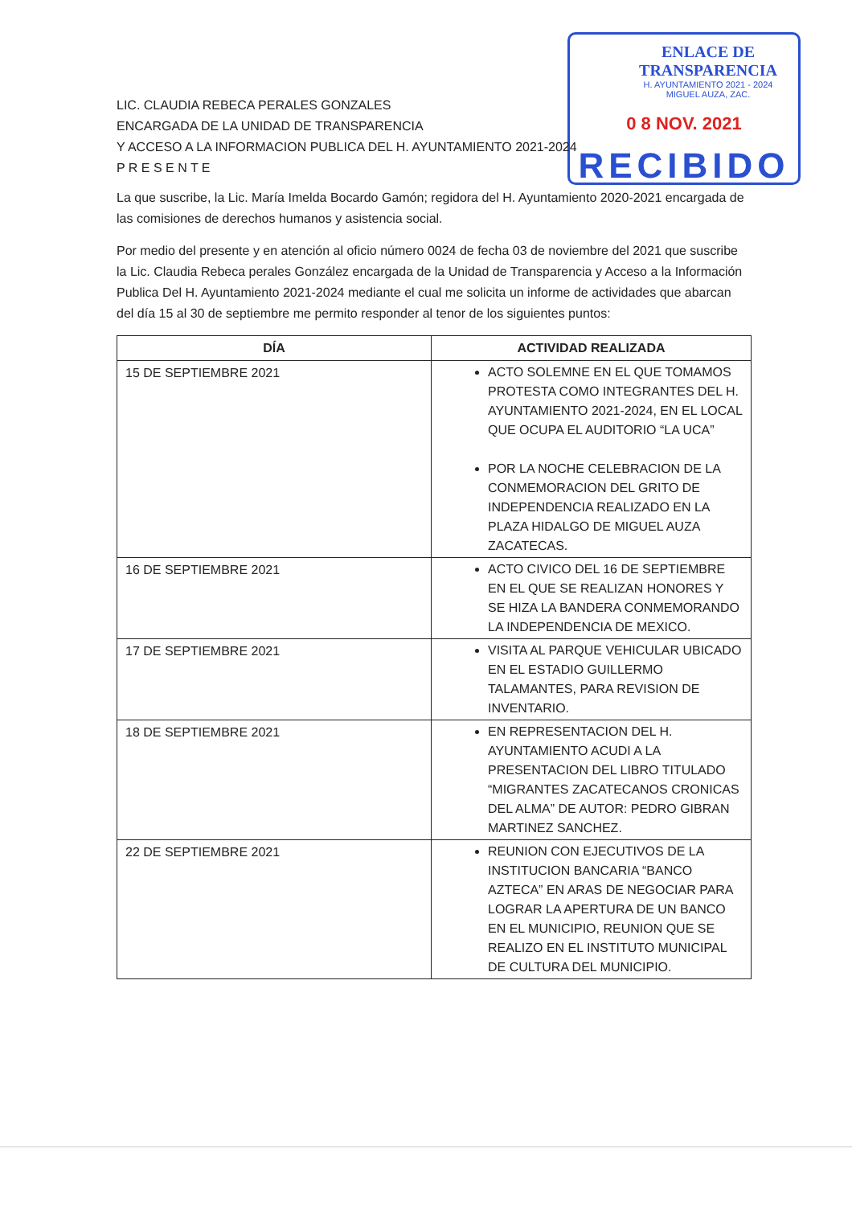ENLACE DE TRANSPARENCIA
H. AYUNTAMIENTO 2021 - 2024
MIGUEL AUZA, ZAC.
0 8 NOV. 2021
RECIBIDO
LIC. CLAUDIA REBECA PERALES GONZALES
ENCARGADA DE LA UNIDAD DE TRANSPARENCIA
Y ACCESO A LA INFORMACION PUBLICA DEL H. AYUNTAMIENTO 2021-2024
P R E S E N T E
La que suscribe, la Lic. María Imelda Bocardo Gamón; regidora del H. Ayuntamiento 2020-2021 encargada de las comisiones de derechos humanos y asistencia social.
Por medio del presente y en atención al oficio número 0024 de fecha 03 de noviembre del 2021 que suscribe la Lic. Claudia Rebeca perales González encargada de la Unidad de Transparencia y Acceso a la Información Publica Del H. Ayuntamiento 2021-2024 mediante el cual me solicita un informe de actividades que abarcan del día 15 al 30 de septiembre me permito responder al tenor de los siguientes puntos:
| DÍA | ACTIVIDAD REALIZADA |
| --- | --- |
| 15 DE SEPTIEMBRE 2021 | ACTO SOLEMNE EN EL QUE TOMAMOS PROTESTA COMO INTEGRANTES DEL H. AYUNTAMIENTO 2021-2024, EN EL LOCAL QUE OCUPA EL AUDITORIO “LA UCA” POR LA NOCHE CELEBRACION DE LA CONMEMORACION DEL GRITO DE INDEPENDENCIA REALIZADO EN LA PLAZA HIDALGO DE MIGUEL AUZA ZACATECAS. |
| 16 DE SEPTIEMBRE 2021 | ACTO CIVICO DEL 16 DE SEPTIEMBRE EN EL QUE SE REALIZAN HONORES Y SE HIZA LA BANDERA CONMEMORANDO LA INDEPENDENCIA DE MEXICO. |
| 17 DE SEPTIEMBRE 2021 | VISITA AL PARQUE VEHICULAR UBICADO EN EL ESTADIO GUILLERMO TALAMANTES, PARA REVISION DE INVENTARIO. |
| 18 DE SEPTIEMBRE 2021 | EN REPRESENTACION DEL H. AYUNTAMIENTO ACUDI A LA PRESENTACION DEL LIBRO TITULADO “MIGRANTES ZACATECANOS CRONICAS DEL ALMA” DE AUTOR: PEDRO GIBRAN MARTINEZ SANCHEZ. |
| 22 DE SEPTIEMBRE 2021 | REUNION CON EJECUTIVOS DE LA INSTITUCION BANCARIA “BANCO AZTECA” EN ARAS DE NEGOCIAR PARA LOGRAR LA APERTURA DE UN BANCO EN EL MUNICIPIO, REUNION QUE SE REALIZO EN EL INSTITUTO MUNICIPAL DE CULTURA DEL MUNICIPIO. |